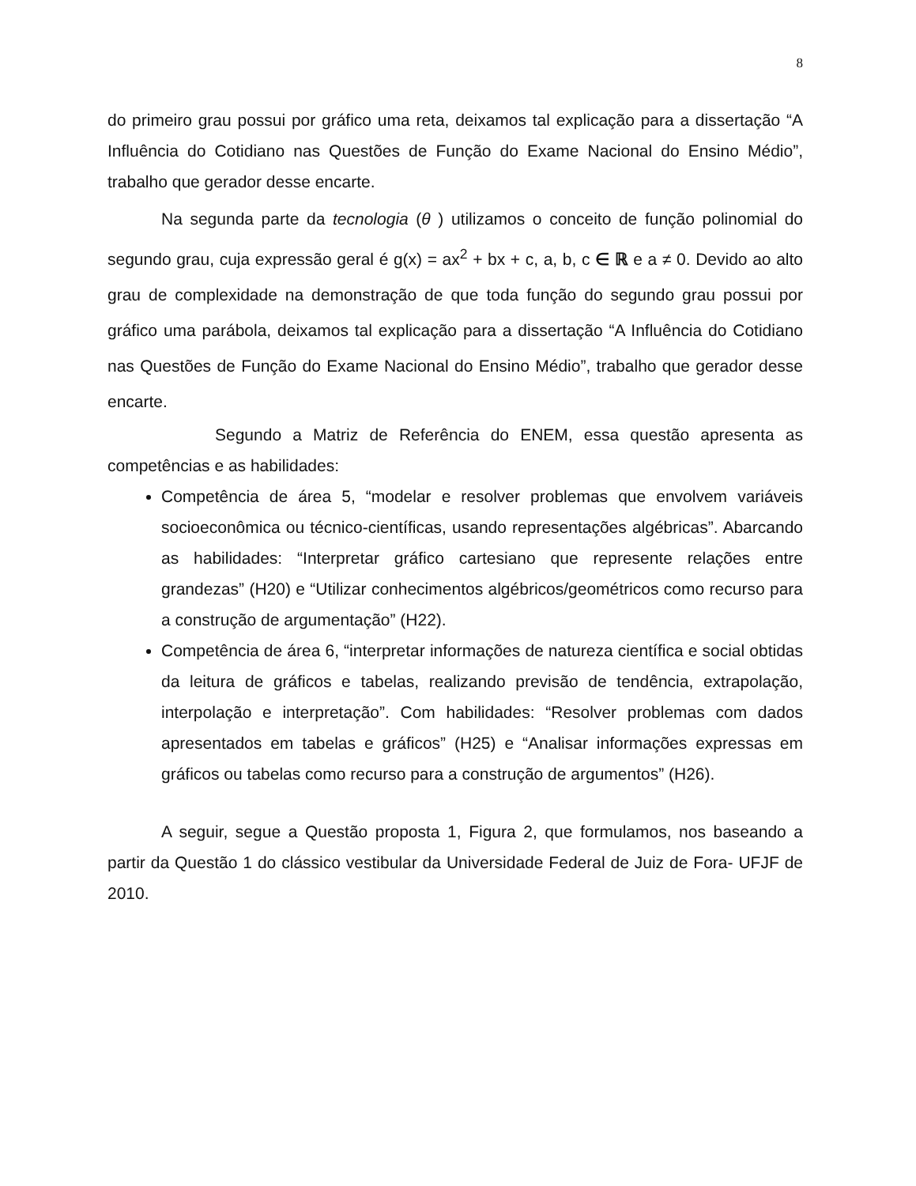8
do primeiro grau possui por gráfico uma reta, deixamos tal explicação para a dissertação “A Influência do Cotidiano nas Questões de Função do Exame Nacional do Ensino Médio”, trabalho que gerador desse encarte.
Na segunda parte da tecnologia (θ ) utilizamos o conceito de função polinomial do segundo grau, cuja expressão geral é g(x) = ax<sup>2</sup> + bx + c, a, b, c ∈ ℝ e a ≠ 0. Devido ao alto grau de complexidade na demonstração de que toda função do segundo grau possui por gráfico uma parábola, deixamos tal explicação para a dissertação “A Influência do Cotidiano nas Questões de Função do Exame Nacional do Ensino Médio”, trabalho que gerador desse encarte.
Segundo a Matriz de Referência do ENEM, essa questão apresenta as competências e as habilidades:
Competência de área 5, “modelar e resolver problemas que envolvem variáveis socioeconômica ou técnico-científicas, usando representações algébricas”. Abarcando as habilidades: “Interpretar gráfico cartesiano que represente relações entre grandezas” (H20) e “Utilizar conhecimentos algébricos/geométricos como recurso para a construção de argumentação” (H22).
Competência de área 6, “interpretar informações de natureza científica e social obtidas da leitura de gráficos e tabelas, realizando previsão de tendência, extrapolação, interpolação e interpretação”. Com habilidades: “Resolver problemas com dados apresentados em tabelas e gráficos” (H25) e “Analisar informações expressas em gráficos ou tabelas como recurso para a construção de argumentos” (H26).
A seguir, segue a Questão proposta 1, Figura 2, que formulamos, nos baseando a partir da Questão 1 do clássico vestibular da Universidade Federal de Juiz de Fora- UFJF de 2010.